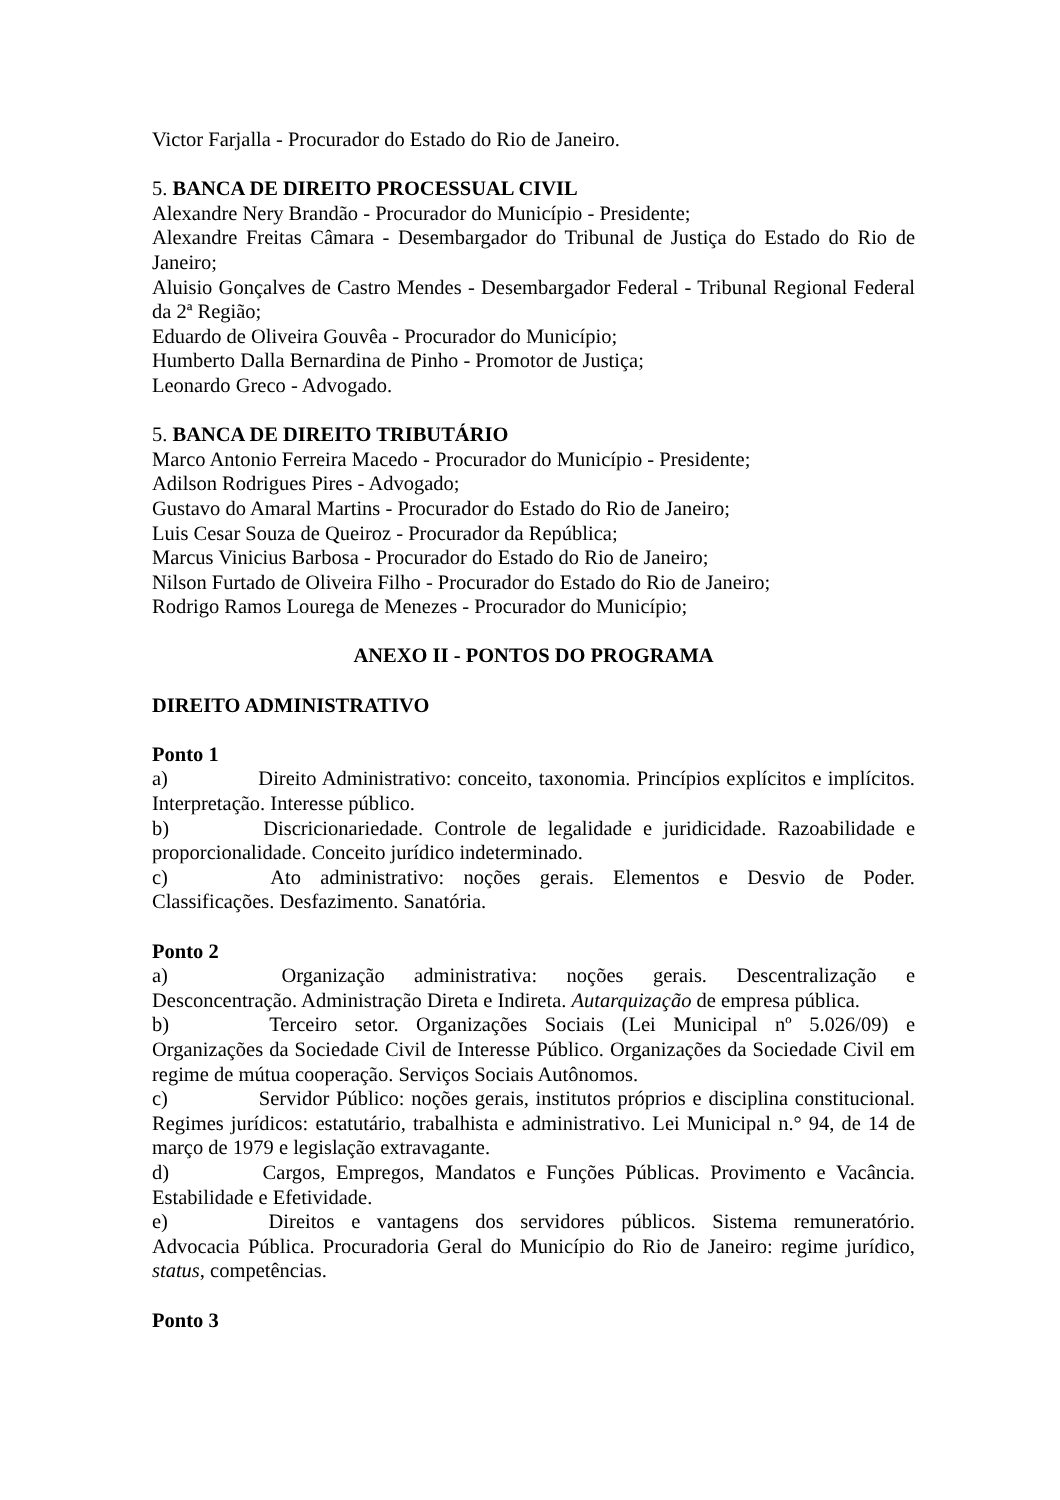Victor Farjalla - Procurador do Estado do Rio de Janeiro.
5. BANCA DE DIREITO PROCESSUAL CIVIL
Alexandre Nery Brandão - Procurador do Município - Presidente;
Alexandre Freitas Câmara - Desembargador do Tribunal de Justiça do Estado do Rio de Janeiro;
Aluisio Gonçalves de Castro Mendes - Desembargador Federal - Tribunal Regional Federal da 2ª Região;
Eduardo de Oliveira Gouvêa - Procurador do Município;
Humberto Dalla Bernardina de Pinho - Promotor de Justiça;
Leonardo Greco - Advogado.
5. BANCA DE DIREITO TRIBUTÁRIO
Marco Antonio Ferreira Macedo - Procurador do Município - Presidente;
Adilson Rodrigues Pires - Advogado;
Gustavo do Amaral Martins - Procurador do Estado do Rio de Janeiro;
Luis Cesar Souza de Queiroz - Procurador da República;
Marcus Vinicius Barbosa - Procurador do Estado do Rio de Janeiro;
Nilson Furtado de Oliveira Filho - Procurador do Estado do Rio de Janeiro;
Rodrigo Ramos Lourega de Menezes - Procurador do Município;
ANEXO II - PONTOS DO PROGRAMA
DIREITO ADMINISTRATIVO
Ponto 1
a) Direito Administrativo: conceito, taxonomia. Princípios explícitos e implícitos. Interpretação. Interesse público.
b) Discricionariedade. Controle de legalidade e juridicidade. Razoabilidade e proporcionalidade. Conceito jurídico indeterminado.
c) Ato administrativo: noções gerais. Elementos e Desvio de Poder. Classificações. Desfazimento. Sanatória.
Ponto 2
a) Organização administrativa: noções gerais. Descentralização e Desconcentração. Administração Direta e Indireta. Autarquização de empresa pública.
b) Terceiro setor. Organizações Sociais (Lei Municipal nº 5.026/09) e Organizações da Sociedade Civil de Interesse Público. Organizações da Sociedade Civil em regime de mútua cooperação. Serviços Sociais Autônomos.
c) Servidor Público: noções gerais, institutos próprios e disciplina constitucional. Regimes jurídicos: estatutário, trabalhista e administrativo. Lei Municipal n.° 94, de 14 de março de 1979 e legislação extravagante.
d) Cargos, Empregos, Mandatos e Funções Públicas. Provimento e Vacância. Estabilidade e Efetividade.
e) Direitos e vantagens dos servidores públicos. Sistema remuneratório. Advocacia Pública. Procuradoria Geral do Município do Rio de Janeiro: regime jurídico, status, competências.
Ponto 3